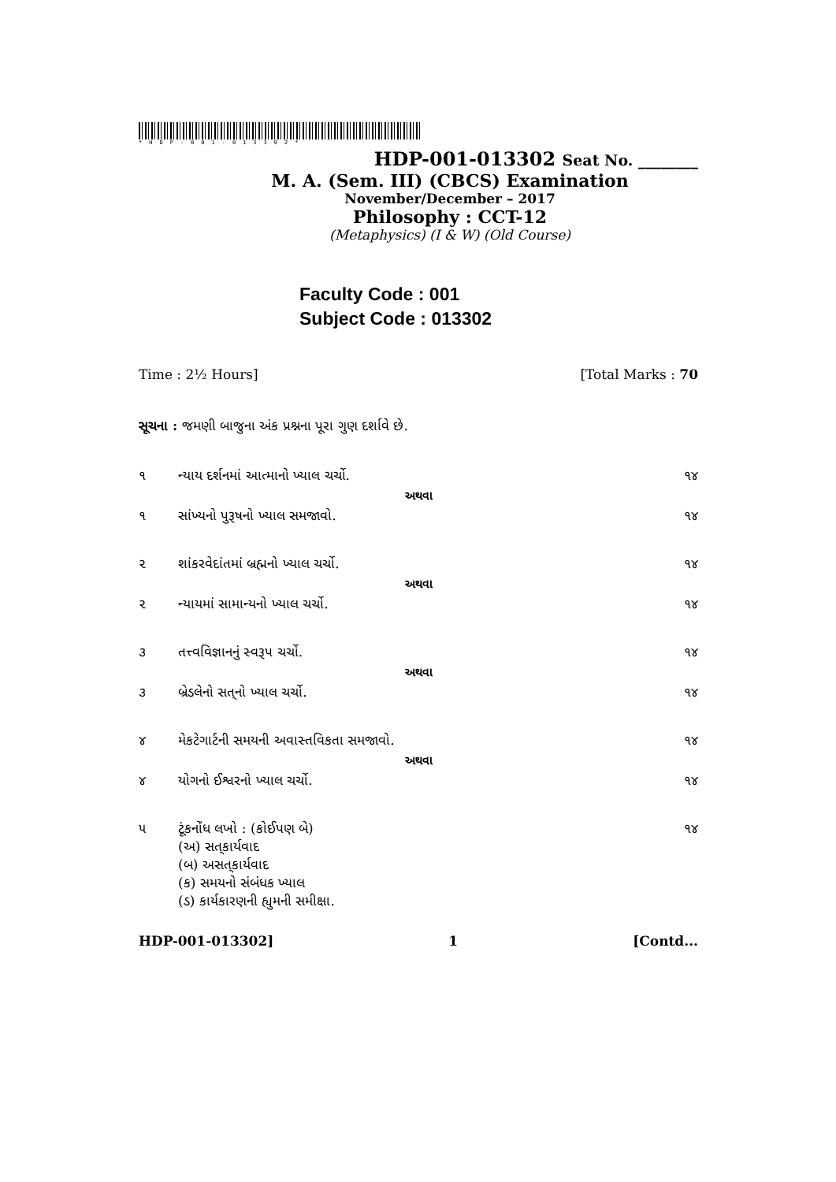*HDP-001-013302*
HDP-001-013302 Seat No. ________
M. A. (Sem. III) (CBCS) Examination
November/December – 2017
Philosophy : CCT-12
(Metaphysics) (I & W) (Old Course)
Faculty Code : 001
Subject Code : 013302
Time : 2½ Hours] [Total Marks : 70
સૂચના : જમણી બાજુના અંક પ્રશ્નના પૂરા ગુણ દર્શાવે છે.
૧ ન્યાય દર્શનમાં આત્માનો ખ્યાલ ચર્ચો. ૧૪
અથવા
૧ સાંખ્યનો પુરૂષનો ખ્યાલ સમજાવો. ૧૪
૨ શાંકરવેદાંતમાં બ્રહ્મનો ખ્યાલ ચર્ચો. ૧૪
અથવા
૨ ન્યાયમાં સામાન્યનો ખ્યાલ ચર્ચો. ૧૪
૩ તત્ત્વવિજ્ઞાનનું સ્વરૂપ ચર્ચો. ૧૪
અથવા
૩ બ્રેડલેનો સત્‌નો ખ્યાલ ચર્ચો. ૧૪
૪ મેકટેગાર્ટની સમયની અવાસ્તવિકતા સમજાવો. ૧૪
અથવા
૪ યોગનો ઈશ્વરનો ખ્યાલ ચર્ચો. ૧૪
૫ ટૂંકનોંધ લખો : (કોઈપણ બે)
(અ) સત્‌કાર્યવાદ
(બ) અસત્‌કાર્યવાદ
(ક) સમયનો સંબંધક ખ્યાલ
(ડ) કાર્યકારણની હ્યુમની સમીક્ષા. ૧૪
HDP-001-013302] 1 [Contd...